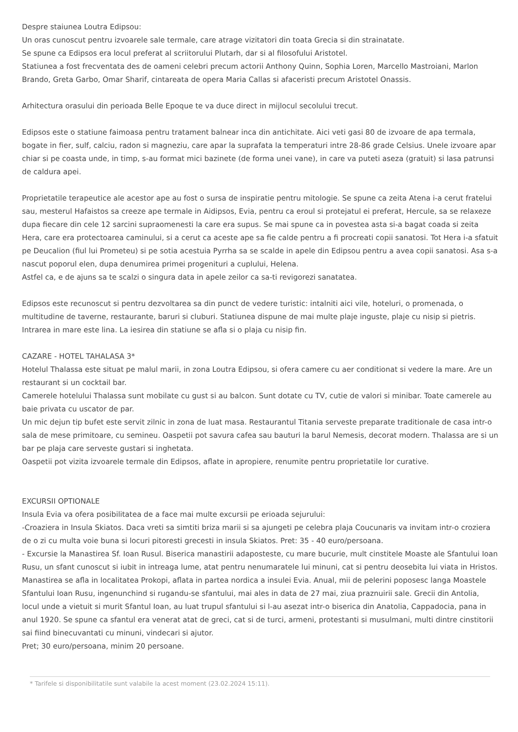Despre staiunea Loutra Edipsou:
Un oras cunoscut pentru izvoarele sale termale, care atrage vizitatori din toata Grecia si din strainatate.
Se spune ca Edipsos era locul preferat al scriitorului Plutarh, dar si al filosofului Aristotel.
Statiunea a fost frecventata des de oameni celebri precum actorii Anthony Quinn, Sophia Loren, Marcello Mastroiani, Marlon Brando, Greta Garbo, Omar Sharif, cintareata de opera Maria Callas si afaceristi precum Aristotel Onassis.
Arhitectura orasului din perioada Belle Epoque te va duce direct in mijlocul secolului trecut.
Edipsos este o statiune faimoasa pentru tratament balnear inca din antichitate. Aici veti gasi 80 de izvoare de apa termala, bogate in fier, sulf, calciu, radon si magneziu, care apar la suprafata la temperaturi intre 28-86 grade Celsius. Unele izvoare apar chiar si pe coasta unde, in timp, s-au format mici bazinete (de forma unei vane), in care va puteti aseza (gratuit) si lasa patrunsi de caldura apei.
Proprietatile terapeutice ale acestor ape au fost o sursa de inspiratie pentru mitologie. Se spune ca zeita Atena i-a cerut fratelui sau, mesterul Hafaistos sa creeze ape termale in Aidipsos, Evia, pentru ca eroul si protejatul ei preferat, Hercule, sa se relaxeze dupa fiecare din cele 12 sarcini supraomenesti la care era supus. Se mai spune ca in povestea asta si-a bagat coada si zeita Hera, care era protectoarea caminului, si a cerut ca aceste ape sa fie calde pentru a fi procreati copii sanatosi. Tot Hera i-a sfatuit pe Deucalion (fiul lui Prometeu) si pe sotia acestuia Pyrrha sa se scalde in apele din Edipsou pentru a avea copii sanatosi. Asa s-a nascut poporul elen, dupa denumirea primei progenituri a cuplului, Helena.
Astfel ca, e de ajuns sa te scalzi o singura data in apele zeilor ca sa-ti revigorezi sanatatea.
Edipsos este recunoscut si pentru dezvoltarea sa din punct de vedere turistic: intalniti aici vile, hoteluri, o promenada, o multitudine de taverne, restaurante, baruri si cluburi. Statiunea dispune de mai multe plaje inguste, plaje cu nisip si pietris. Intrarea in mare este lina. La iesirea din statiune se afla si o plaja cu nisip fin.
CAZARE - HOTEL TAHALASA 3*
Hotelul Thalassa este situat pe malul marii, in zona Loutra Edipsou, si ofera camere cu aer conditionat si vedere la mare. Are un restaurant si un cocktail bar.
Camerele hotelului Thalassa sunt mobilate cu gust si au balcon. Sunt dotate cu TV, cutie de valori si minibar. Toate camerele au baie privata cu uscator de par.
Un mic dejun tip bufet este servit zilnic in zona de luat masa. Restaurantul Titania serveste preparate traditionale de casa intr-o sala de mese primitoare, cu semineu. Oaspetii pot savura cafea sau bauturi la barul Nemesis, decorat modern. Thalassa are si un bar pe plaja care serveste gustari si inghetata.
Oaspetii pot vizita izvoarele termale din Edipsos, aflate in apropiere, renumite pentru proprietatile lor curative.
EXCURSII OPTIONALE
Insula Evia va ofera posibilitatea de a face mai multe excursii pe erioada sejurului:
-Croaziera in Insula Skiatos. Daca vreti sa simtiti briza marii si sa ajungeti pe celebra plaja Coucunaris va invitam intr-o croziera de o zi cu multa voie buna si locuri pitoresti grecesti in insula Skiatos. Pret: 35 - 40 euro/persoana.
- Excursie la Manastirea Sf. Ioan Rusul. Biserica manastirii adaposteste, cu mare bucurie, mult cinstitele Moaste ale Sfantului Ioan Rusu, un sfant cunoscut si iubit in intreaga lume, atat pentru nenumaratele lui minuni, cat si pentru deosebita lui viata in Hristos. Manastirea se afla in localitatea Prokopi, aflata in partea nordica a insulei Evia. Anual, mii de pelerini poposesc langa Moastele Sfantului Ioan Rusu, ingenunchind si rugandu-se sfantului, mai ales in data de 27 mai, ziua praznuirii sale. Grecii din Antolia, locul unde a vietuit si murit Sfantul Ioan, au luat trupul sfantului si l-au asezat intr-o biserica din Anatolia, Cappadocia, pana in anul 1920. Se spune ca sfantul era venerat atat de greci, cat si de turci, armeni, protestanti si musulmani, multi dintre cinstitorii sai fiind binecuvantati cu minuni, vindecari si ajutor.
Pret; 30 euro/persoana, minim 20 persoane.
* Tarifele si disponibilitatile sunt valabile la acest moment (23.02.2024 15:11).